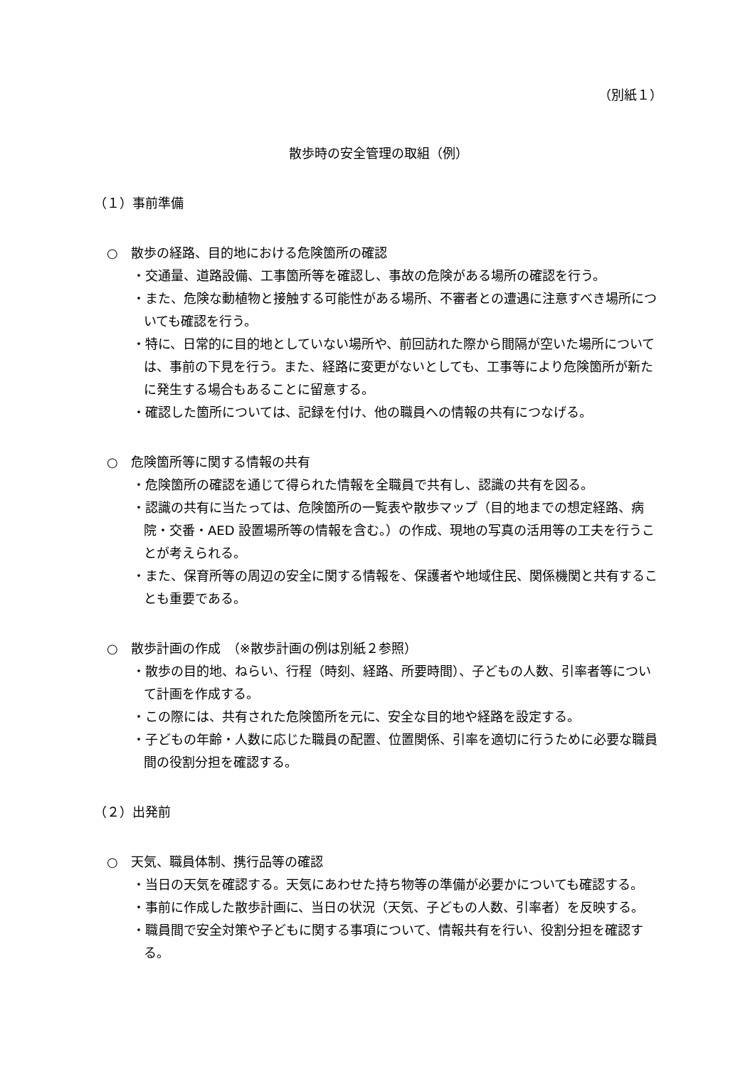（別紙１）
散歩時の安全管理の取組（例）
（１）事前準備
○　散歩の経路、目的地における危険箇所の確認
・交通量、道路設備、工事箇所等を確認し、事故の危険がある場所の確認を行う。
・また、危険な動植物と接触する可能性がある場所、不審者との遭遇に注意すべき場所についても確認を行う。
・特に、日常的に目的地としていない場所や、前回訪れた際から間隔が空いた場所については、事前の下見を行う。また、経路に変更がないとしても、工事等により危険箇所が新たに発生する場合もあることに留意する。
・確認した箇所については、記録を付け、他の職員への情報の共有につなげる。
○　危険箇所等に関する情報の共有
・危険箇所の確認を通じて得られた情報を全職員で共有し、認識の共有を図る。
・認識の共有に当たっては、危険箇所の一覧表や散歩マップ（目的地までの想定経路、病院・交番・AED 設置場所等の情報を含む。）の作成、現地の写真の活用等の工夫を行うことが考えられる。
・また、保育所等の周辺の安全に関する情報を、保護者や地域住民、関係機関と共有することも重要である。
○　散歩計画の作成　（※散歩計画の例は別紙２参照）
・散歩の目的地、ねらい、行程（時刻、経路、所要時間）、子どもの人数、引率者等について計画を作成する。
・この際には、共有された危険箇所を元に、安全な目的地や経路を設定する。
・子どもの年齢・人数に応じた職員の配置、位置関係、引率を適切に行うために必要な職員間の役割分担を確認する。
（２）出発前
○　天気、職員体制、携行品等の確認
・当日の天気を確認する。天気にあわせた持ち物等の準備が必要かについても確認する。
・事前に作成した散歩計画に、当日の状況（天気、子どもの人数、引率者）を反映する。
・職員間で安全対策や子どもに関する事項について、情報共有を行い、役割分担を確認する。